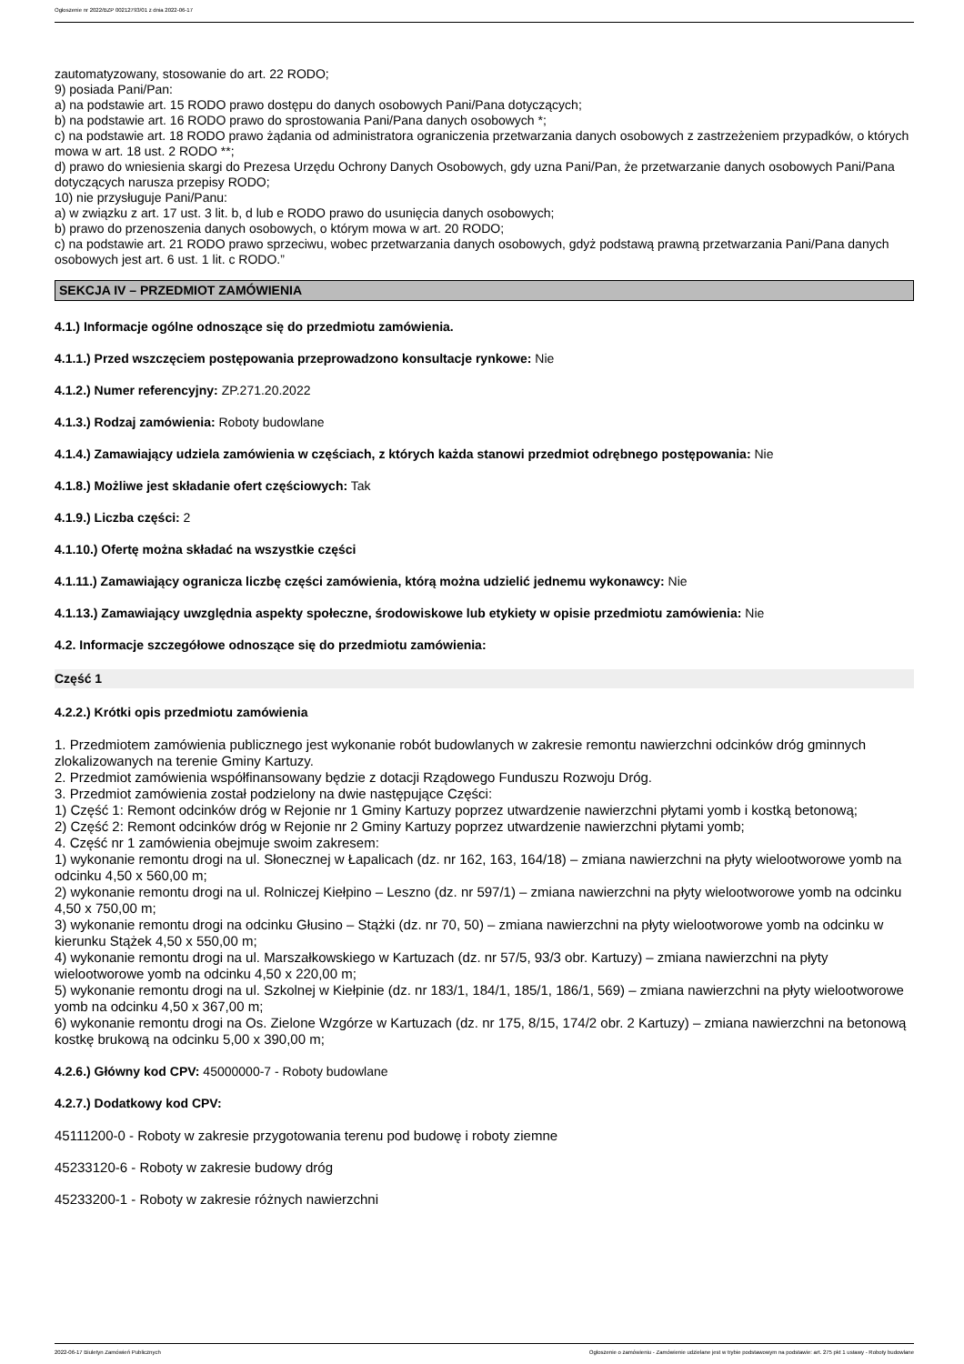Ogłoszenie nr 2022/BZP 00212793/01 z dnia 2022-06-17
zautomatyzowany, stosowanie do art. 22 RODO;
9) posiada Pani/Pan:
a) na podstawie art. 15 RODO prawo dostępu do danych osobowych Pani/Pana dotyczących;
b) na podstawie art. 16 RODO prawo do sprostowania Pani/Pana danych osobowych *;
c) na podstawie art. 18 RODO prawo żądania od administratora ograniczenia przetwarzania danych osobowych z zastrzeżeniem przypadków, o których mowa w art. 18 ust. 2 RODO **;
d) prawo do wniesienia skargi do Prezesa Urzędu Ochrony Danych Osobowych, gdy uzna Pani/Pan, że przetwarzanie danych osobowych Pani/Pana dotyczących narusza przepisy RODO;
10) nie przysługuje Pani/Panu:
a) w związku z art. 17 ust. 3 lit. b, d lub e RODO prawo do usunięcia danych osobowych;
b) prawo do przenoszenia danych osobowych, o którym mowa w art. 20 RODO;
c) na podstawie art. 21 RODO prawo sprzeciwu, wobec przetwarzania danych osobowych, gdyż podstawą prawną przetwarzania Pani/Pana danych osobowych jest art. 6 ust. 1 lit. c RODO.”
SEKCJA IV – PRZEDMIOT ZAMÓWIENIA
4.1.) Informacje ogólne odnoszące się do przedmiotu zamówienia.
4.1.1.) Przed wszczęciem postępowania przeprowadzono konsultacje rynkowe: Nie
4.1.2.) Numer referencyjny: ZP.271.20.2022
4.1.3.) Rodzaj zamówienia: Roboty budowlane
4.1.4.) Zamawiający udziela zamówienia w częściach, z których każda stanowi przedmiot odrębnego postępowania: Nie
4.1.8.) Możliwe jest składanie ofert częściowych: Tak
4.1.9.) Liczba części: 2
4.1.10.) Ofertę można składać na wszystkie części
4.1.11.) Zamawiający ogranicza liczbę części zamówienia, którą można udzielić jednemu wykonawcy: Nie
4.1.13.) Zamawiający uwzględnia aspekty społeczne, środowiskowe lub etykiety w opisie przedmiotu zamówienia: Nie
4.2. Informacje szczegółowe odnoszące się do przedmiotu zamówienia:
Część 1
4.2.2.) Krótki opis przedmiotu zamówienia
1. Przedmiotem zamówienia publicznego jest wykonanie robót budowlanych w zakresie remontu nawierzchni odcinków dróg gminnych zlokalizowanych na terenie Gminy Kartuzy.
2. Przedmiot zamówienia współfinansowany będzie z dotacji Rządowego Funduszu Rozwoju Dróg.
3. Przedmiot zamówienia został podzielony na dwie następujące Części:
1) Część 1: Remont odcinków dróg w Rejonie nr 1 Gminy Kartuzy poprzez utwardzenie nawierzchni płytami yomb i kostką betonową;
2) Część 2: Remont odcinków dróg w Rejonie nr 2 Gminy Kartuzy poprzez utwardzenie nawierzchni płytami yomb;
4. Część nr 1 zamówienia obejmuje swoim zakresem:
1) wykonanie remontu drogi na ul. Słonecznej w Łapalicach (dz. nr 162, 163, 164/18) – zmiana nawierzchni na płyty wielootworowe yomb na odcinku 4,50 x 560,00 m;
2) wykonanie remontu drogi na ul. Rolniczej Kiełpino – Leszno (dz. nr 597/1) – zmiana nawierzchni na płyty wielootworowe yomb na odcinku 4,50 x 750,00 m;
3) wykonanie remontu drogi na odcinku Głusino – Stążki (dz. nr 70, 50) – zmiana nawierzchni na płyty wielootworowe yomb na odcinku w kierunku Stążek 4,50 x 550,00 m;
4) wykonanie remontu drogi na ul. Marszałkowskiego w Kartuzach (dz. nr 57/5, 93/3 obr. Kartuzy) – zmiana nawierzchni na płyty wielootworowe yomb na odcinku 4,50 x 220,00 m;
5) wykonanie remontu drogi na ul. Szkolnej w Kiełpinie (dz. nr 183/1, 184/1, 185/1, 186/1, 569) – zmiana nawierzchni na płyty wielootworowe yomb na odcinku 4,50 x 367,00 m;
6) wykonanie remontu drogi na Os. Zielone Wzgórze w Kartuzach (dz. nr 175, 8/15, 174/2 obr. 2 Kartuzy) – zmiana nawierzchni na betonową kostkę brukową na odcinku 5,00 x 390,00 m;
4.2.6.) Główny kod CPV: 45000000-7 - Roboty budowlane
4.2.7.) Dodatkowy kod CPV:
45111200-0 - Roboty w zakresie przygotowania terenu pod budowę i roboty ziemne
45233120-6 - Roboty w zakresie budowy dróg
45233200-1 - Roboty w zakresie różnych nawierzchni
2022-06-17 Biuletyn Zamówień Publicznych Ogłoszenie o zamówieniu - Zamówienie udzielane jest w trybie podstawowym na podstawie: art. 275 pkt 1 ustawy - Roboty budowlane